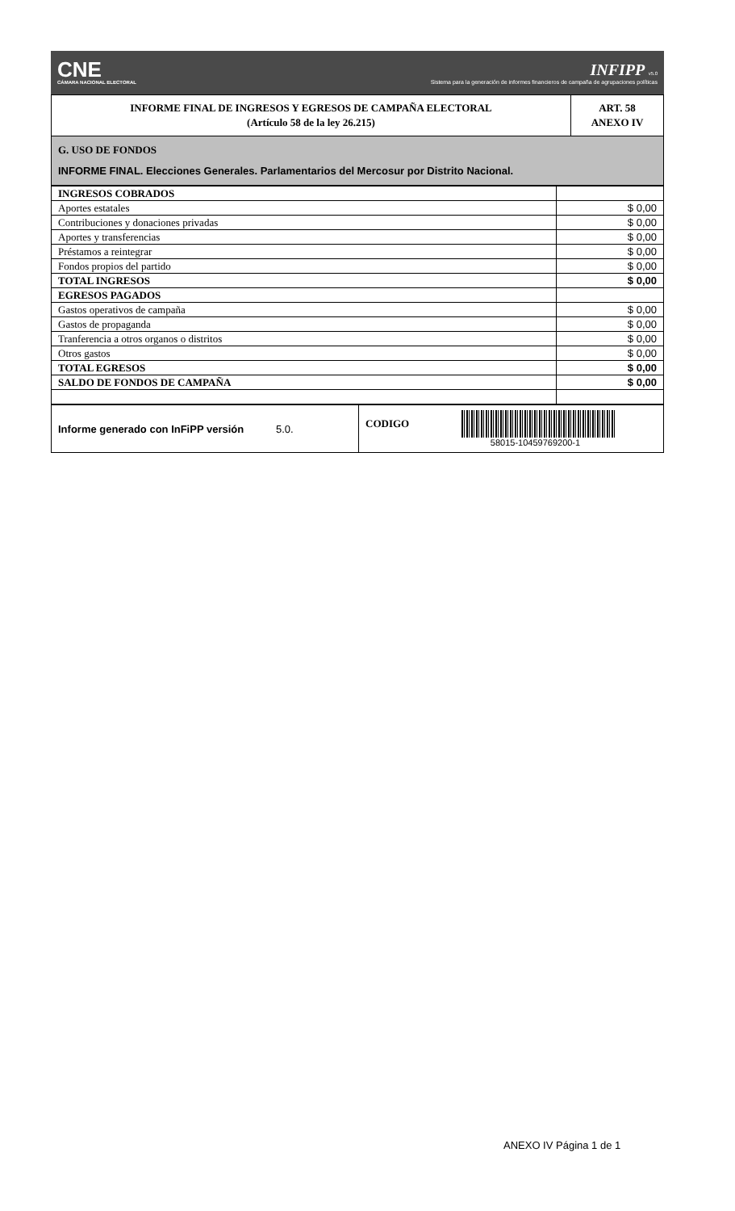CNE
CÁMARA NACIONAL ELECTORAL
INFIPP v5.0
Sistema para la generación de informes financieros de campaña de agrupaciones políticas
| INFORME FINAL DE INGRESOS Y EGRESOS DE CAMPAÑA ELECTORAL (Artículo 58 de la ley 26.215) | ART. 58 ANEXO IV |
| G. USO DE FONDOS INFORME FINAL. Elecciones Generales. Parlamentarios del Mercosur por Distrito Nacional. | |
| INGRESOS COBRADOS | |
| Aportes estatales | $ 0,00 |
| Contribuciones y donaciones privadas | $ 0,00 |
| Aportes y transferencias | $ 0,00 |
| Préstamos a reintegrar | $ 0,00 |
| Fondos propios del partido | $ 0,00 |
| TOTAL INGRESOS | $ 0,00 |
| EGRESOS PAGADOS | |
| Gastos operativos de campaña | $ 0,00 |
| Gastos de propaganda | $ 0,00 |
| Tranferencia a otros organos o distritos | $ 0,00 |
| Otros gastos | $ 0,00 |
| TOTAL EGRESOS | $ 0,00 |
| SALDO DE FONDOS DE CAMPAÑA | $ 0,00 |
| Informe generado con InFiPP versión 5.0. | CODIGO 58015-10459769200-1 |
ANEXO IV Página 1 de 1